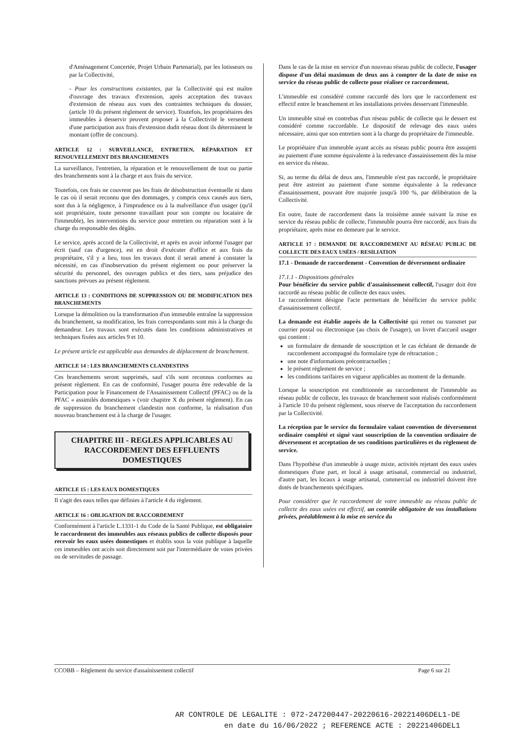d'Aménagement Concertée, Projet Urbain Partenarial), par les lotisseurs ou par la Collectivité,
- Pour les constructions existantes, par la Collectivité qui est maître d'ouvrage des travaux d'extension, après acceptation des travaux d'extension de réseau aux vues des contraintes techniques du dossier, (article 10 du présent règlement de service). Toutefois, les propriétaires des immeubles à desservir peuvent proposer à la Collectivité le versement d'une participation aux frais d'extension dudit réseau dont ils déterminent le montant (offre de concours).
ARTICLE 12 : SURVEILLANCE, ENTRETIEN, RÉPARATION ET RENOUVELLEMENT DES BRANCHEMENTS
La surveillance, l'entretien, la réparation et le renouvellement de tout ou partie des branchements sont à la charge et aux frais du service.
Toutefois, ces frais ne couvrent pas les frais de désobstruction éventuelle ni dans le cas où il serait reconnu que des dommages, y compris ceux causés aux tiers, sont dus à la négligence, à l'imprudence ou à la malveillance d'un usager (qu'il soit propriétaire, toute personne travaillant pour son compte ou locataire de l'immeuble), les interventions du service pour entretien ou réparation sont à la charge du responsable des dégâts.
Le service, après accord de la Collectivité, et après en avoir informé l'usager par écrit (sauf cas d'urgence), est en droit d'exécuter d'office et aux frais du propriétaire, s'il y a lieu, tous les travaux dont il serait amené à constater la nécessité, en cas d'inobservation du présent règlement ou pour préserver la sécurité du personnel, des ouvrages publics et des tiers, sans préjudice des sanctions prévues au présent règlement.
ARTICLE 13 : CONDITIONS DE SUPPRESSION OU DE MODIFICATION DES BRANCHEMENTS
Lorsque la démolition ou la transformation d'un immeuble entraîne la suppression du branchement, sa modification, les frais correspondants sont mis à la charge du demandeur. Les travaux sont exécutés dans les conditions administratives et techniques fixées aux articles 9 et 10.
Le présent article est applicable aux demandes de déplacement de branchement.
ARTICLE 14 : LES BRANCHEMENTS CLANDESTINS
Ces branchements seront supprimés, sauf s'ils sont reconnus conformes au présent règlement. En cas de conformité, l'usager pourra être redevable de la Participation pour le Financement de l'Assainissement Collectif (PFAC) ou de la PFAC « assimilés domestiques » (voir chapitre X du présent règlement). En cas de suppression du branchement clandestin non conforme, la réalisation d'un nouveau branchement est à la charge de l'usager.
CHAPITRE III - REGLES APPLICABLES AU RACCORDEMENT DES EFFLUENTS DOMESTIQUES
ARTICLE 15 : LES EAUX DOMESTIQUES
Il s'agit des eaux telles que définies à l'article 4 du règlement.
ARTICLE 16 : OBLIGATION DE RACCORDEMENT
Conformément à l'article L.1331-1 du Code de la Santé Publique, est obligatoire le raccordement des immeubles aux réseaux publics de collecte disposés pour recevoir les eaux usées domestiques et établis sous la voie publique à laquelle ces immeubles ont accès soit directement soit par l'intermédiaire de voies privées ou de servitudes de passage.
Dans le cas de la mise en service d'un nouveau réseau public de collecte, l'usager dispose d'un délai maximum de deux ans à compter de la date de mise en service du réseau public de collecte pour réaliser ce raccordement.
L'immeuble est considéré comme raccordé dès lors que le raccordement est effectif entre le branchement et les installations privées desservant l'immeuble.
Un immeuble situé en contrebas d'un réseau public de collecte qui le dessert est considéré comme raccordable. Le dispositif de relevage des eaux usées nécessaire, ainsi que son entretien sont à la charge du propriétaire de l'immeuble.
Le propriétaire d'un immeuble ayant accès au réseau public pourra être assujetti au paiement d'une somme équivalente à la redevance d'assainissement dès la mise en service du réseau.
Si, au terme du délai de deux ans, l'immeuble n'est pas raccordé, le propriétaire peut être astreint au paiement d'une somme équivalente à la redevance d'assainissement, pouvant être majorée jusqu'à 100 %, par délibération de la Collectivité.
En outre, faute de raccordement dans la troisième année suivant la mise en service du réseau public de collecte, l'immeuble pourra être raccordé, aux frais du propriétaire, après mise en demeure par le service.
ARTICLE 17 : DEMANDE DE RACCORDEMENT AU RÉSEAU PUBLIC DE COLLECTE DES EAUX USÉES / RESILIATION
17.1 - Demande de raccordement - Convention de déversement ordinaire
17.1.1 - Dispositions générales
Pour bénéficier du service public d'assainissement collectif, l'usager doit être raccordé au réseau public de collecte des eaux usées.
Le raccordement désigne l'acte permettant de bénéficier du service public d'assainissement collectif.
La demande est établie auprès de la Collectivité qui remet ou transmet par courrier postal ou électronique (au choix de l'usager), un livret d'accueil usager qui contient :
un formulaire de demande de souscription et le cas échéant de demande de raccordement accompagné du formulaire type de rétractation ;
une note d'informations précontractuelles ;
le présent règlement de service ;
les conditions tarifaires en vigueur applicables au moment de la demande.
Lorsque la souscription est conditionnée au raccordement de l'immeuble au réseau public de collecte, les travaux de branchement sont réalisés conformément à l'article 10 du présent règlement, sous réserve de l'acceptation du raccordement par la Collectivité.
La réception par le service du formulaire valant convention de déversement ordinaire complété et signé vaut souscription de la convention ordinaire de déversement et acceptation de ses conditions particulières et du règlement de service.
Dans l'hypothèse d'un immeuble à usage mixte, activités rejetant des eaux usées domestiques d'une part, et local à usage artisanal, commercial ou industriel, d'autre part, les locaux à usage artisanal, commercial ou industriel doivent être dotés de branchements spécifiques.
Pour considérer que le raccordement de votre immeuble au réseau public de collecte des eaux usées est effectif, un contrôle obligatoire de vos installations privées, préalablement à la mise en service du
CCOBB – Règlement du service d'assainissement collectif Page 6 sur 21
AR CONTROLE DE LEGALITE : 072-247200447-20220616-20221406DEL1-DE
en date du 16/06/2022 ; REFERENCE ACTE : 20221406DEL1